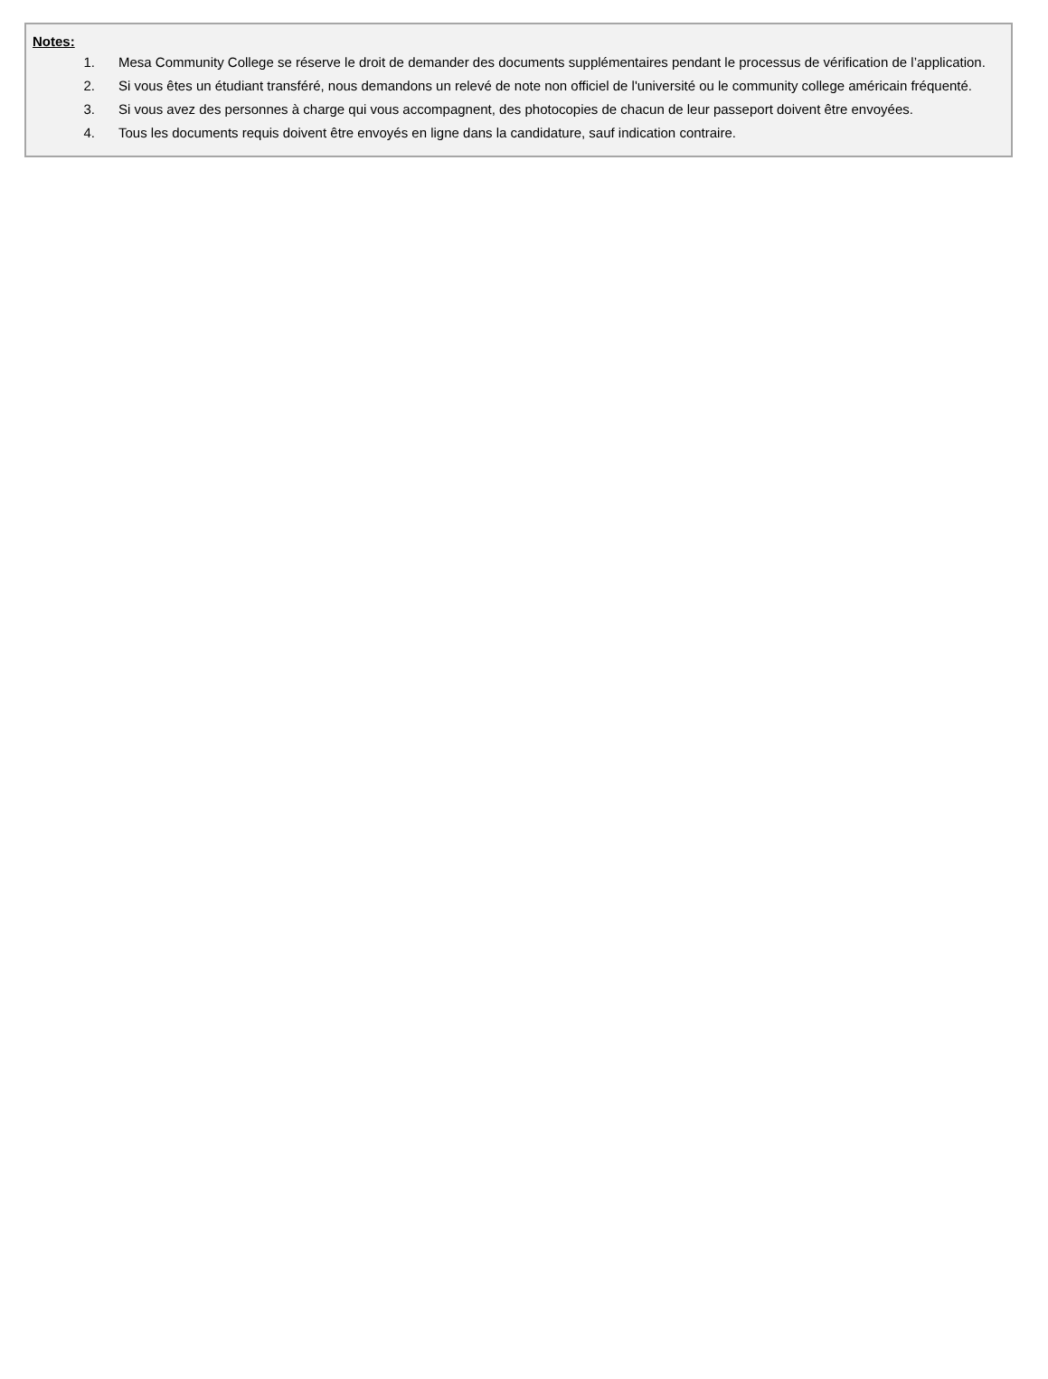Notes:
1. Mesa Community College se réserve le droit de demander des documents supplémentaires pendant le processus de vérification de l’application.
2. Si vous êtes un étudiant transféré, nous demandons un relevé de note non officiel de l'université ou le community college américain fréquenté.
3. Si vous avez des personnes à charge qui vous accompagnent, des photocopies de chacun de leur passeport doivent être envoyées.
4. Tous les documents requis doivent être envoyés en ligne dans la candidature, sauf indication contraire.